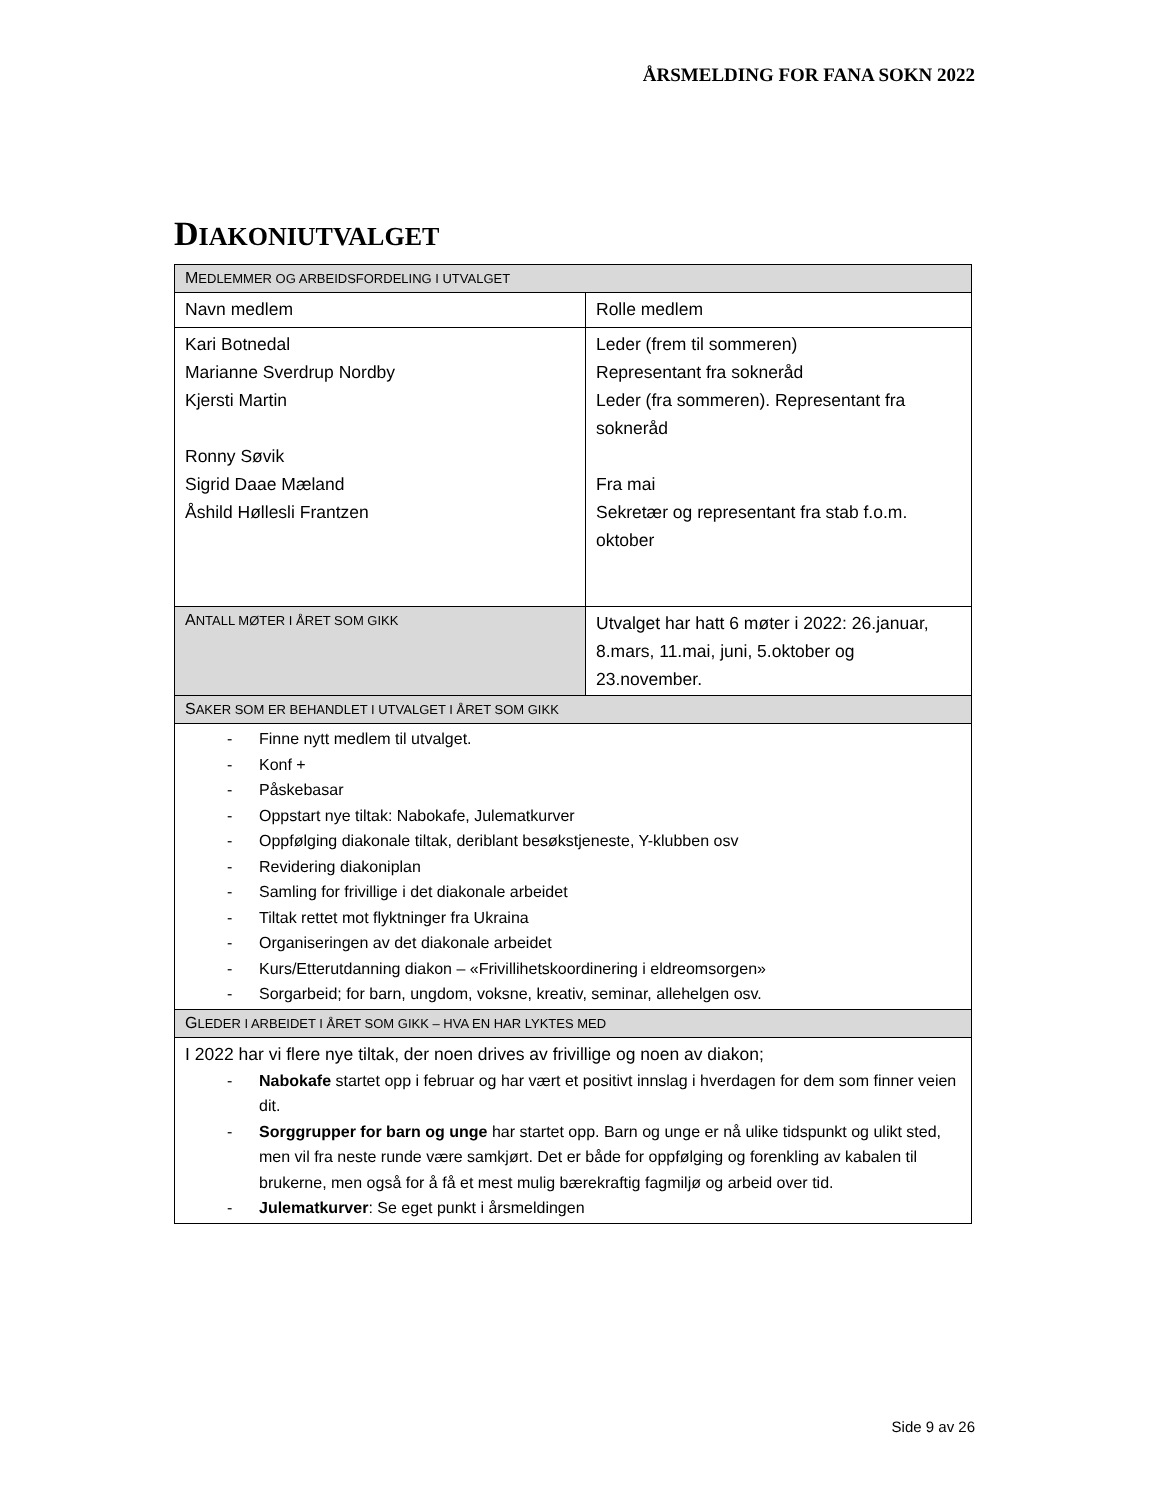ÅRSMELDING FOR FANA SOKN 2022
DIAKONIUTVALGET
| M EDLEMMER OG ARBEIDSFORDELING I UTVALGET | |
| Navn medlem | Rolle medlem |
| Kari Botnedal Marianne Sverdrup Nordby Kjersti Martin Ronny Søvik Sigrid Daae Mæland Åshild Høllesli Frantzen | Leder (frem til sommeren) Representant fra sokneråd Leder (fra sommeren). Representant fra sokneråd Fra mai Sekretær og representant fra stab f.o.m. oktober |
| A NTALL MØTER I ÅRET SOM GIKK | Utvalget har hatt 6 møter i 2022: 26.januar, 8.mars, 11.mai, juni, 5.oktober og 23.november. |
| S AKER SOM ER BEHANDLET I UTVALGET I ÅRET SOM GIKK | |
| - Finne nytt medlem til utvalget. - Konf + - Påskebasar - Oppstart nye tiltak: Nabokafe, Julematkurver - Oppfølging diakonale tiltak, deriblant besøkstjeneste, Y-klubben osv - Revidering diakoniplan - Samling for frivillige i det diakonale arbeidet - Tiltak rettet mot flyktninger fra Ukraina - Organiseringen av det diakonale arbeidet - Kurs/Etterutdanning diakon – «Frivillihetskoordinering i eldreomsorgen» - Sorgarbeid; for barn, ungdom, voksne, kreativ, seminar, allehelgen osv. | |
| G LEDER I ARBEIDET I ÅRET SOM GIKK – HVA EN HAR LYKTES MED | |
| I 2022 har vi flere nye tiltak, der noen drives av frivillige og noen av diakon; - Nabokafe startet opp i februar og har vært et positivt innslag i hverdagen for dem som finner veien dit. - Sorggrupper for barn og unge har startet opp. Barn og unge er nå ulike tidspunkt og ulikt sted, men vil fra neste runde være samkjørt. Det er både for oppfølging og forenkling av kabalen til brukerne, men også for å få et mest mulig bærekraftig fagmiljø og arbeid over tid. - Julematkurver : Se eget punkt i årsmeldingen | |
Side 9 av 26